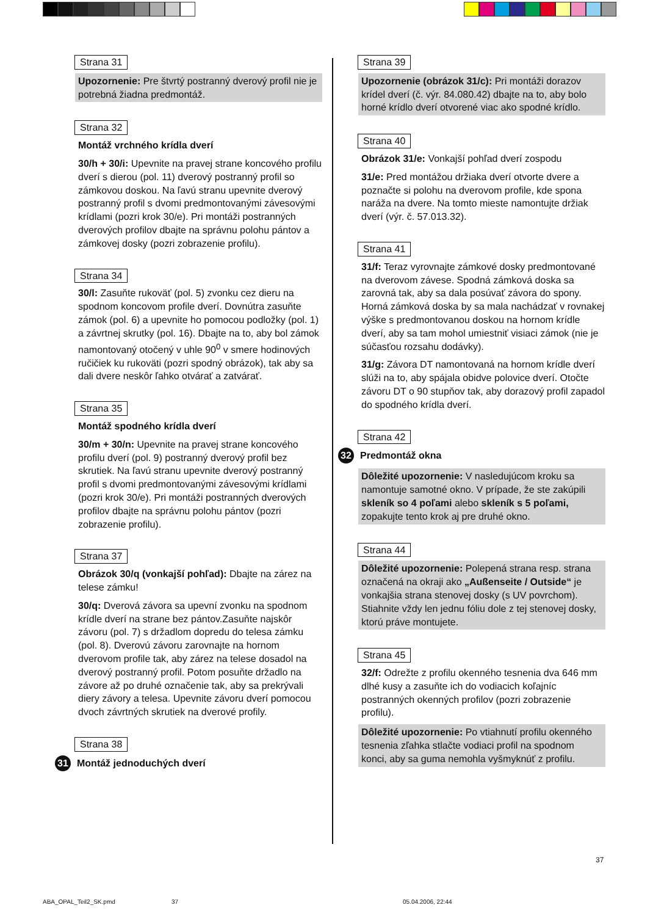Strana 31
Upozornenie: Pre štvrtý postranný dverový profil nie je potrebná žiadna predmontáž.
Strana 32
Montáž vrchného krídla dverí
30/h + 30/i: Upevnite na pravej strane koncového profilu dverí s dierou (pol. 11) dverový postranný profil so zámkovou doskou. Na ľavú stranu upevnite dverový postranný profil s dvomi predmontovanými závesovými krídlami (pozri krok 30/e). Pri montáži postranných dverových profilov dbajte na správnu polohu pántov a zámkovej dosky (pozri zobrazenie profilu).
Strana 34
30/l: Zasuňte rukoväť (pol. 5) zvonku cez dieru na spodnom koncovom profile dverí. Dovnútra zasuňte zámok (pol. 6) a upevnite ho pomocou podložky (pol. 1) a závrtnej skrutky (pol. 16). Dbajte na to, aby bol zámok namontovaný otočený v uhle 90<sup>0</sup> v smere hodinových ručičiek ku rukoväti (pozri spodný obrázok), tak aby sa dali dvere neskôr ľahko otvárať a zatvárať.
Strana 35
Montáž spodného krídla dverí
30/m + 30/n: Upevnite na pravej strane koncového profilu dverí (pol. 9) postranný dverový profil bez skrutiek. Na ľavú stranu upevnite dverový postranný profil s dvomi predmontovanými závesovými krídlami (pozri krok 30/e). Pri montáži postranných dverových profilov dbajte na správnu polohu pántov (pozri zobrazenie profilu).
Strana 37
Obrázok 30/q (vonkajší pohľad): Dbajte na zárez na telese zámku!
30/q: Dverová závora sa upevní zvonku na spodnom krídle dverí na strane bez pántov.Zasuňte najskôr závoru (pol. 7) s držadlom dopredu do telesa zámku (pol. 8). Dverovú závoru zarovnajte na hornom dverovom profile tak, aby zárez na telese dosadol na dverový postranný profil. Potom posuňte držadlo na závore až po druhé označenie tak, aby sa prekrývali diery závory a telesa. Upevnite závoru dverí pomocou dvoch závrtných skrutiek na dverové profily.
Strana 38
31 Montáž jednoduchých dverí
Strana 39
Upozornenie (obrázok 31/c): Pri montáži dorazov krídel dverí (č. výr. 84.080.42) dbajte na to, aby bolo horné krídlo dverí otvorené viac ako spodné krídlo.
Strana 40
Obrázok 31/e: Vonkajší pohľad dverí zospodu
31/e: Pred montážou držiaka dverí otvorte dvere a poznačte si polohu na dverovom profile, kde spona naráža na dvere. Na tomto mieste namontujte držiak dverí (výr. č. 57.013.32).
Strana 41
31/f: Teraz vyrovnajte zámkové dosky predmontované na dverovom závese. Spodná zámková doska sa zarovná tak, aby sa dala posúvať závora do spony. Horná zámková doska by sa mala nachádzať v rovnakej výške s predmontovanou doskou na hornom krídle dverí, aby sa tam mohol umiestniť visiaci zámok (nie je súčasťou rozsahu dodávky).
31/g: Závora DT namontovaná na hornom krídle dverí slúži na to, aby spájala obidve polovice dverí. Otočte závoru DT o 90 stupňov tak, aby dorazový profil zapadol do spodného krídla dverí.
Strana 42
32 Predmontáž okna
Dôležité upozornenie: V nasledujúcom kroku sa namontuje samotné okno. V prípade, že ste zakúpili skleník so 4 poľami alebo skleník s 5 poľami, zopakujte tento krok aj pre druhé okno.
Strana 44
Dôležité upozornenie: Polepená strana resp. strana označená na okraji ako „Außenseite / Outside“ je vonkajšia strana stenovej dosky (s UV povrchom). Stiahnite vždy len jednu fóliu dole z tej stenovej dosky, ktorú práve montujete.
Strana 45
32/f: Odrežte z profilu okenného tesnenia dva 646 mm dlhé kusy a zasuňte ich do vodiacich koľajníc postranných okenných profilov (pozri zobrazenie profilu).
Dôležité upozornenie: Po vtiahnutí profilu okenného tesnenia zľahka stlačte vodiaci profil na spodnom konci, aby sa guma nemohla vyšmyknúť z profilu.
37
ABA_OPAL_Teil2_SK.pmd 37 05.04.2006, 22:44